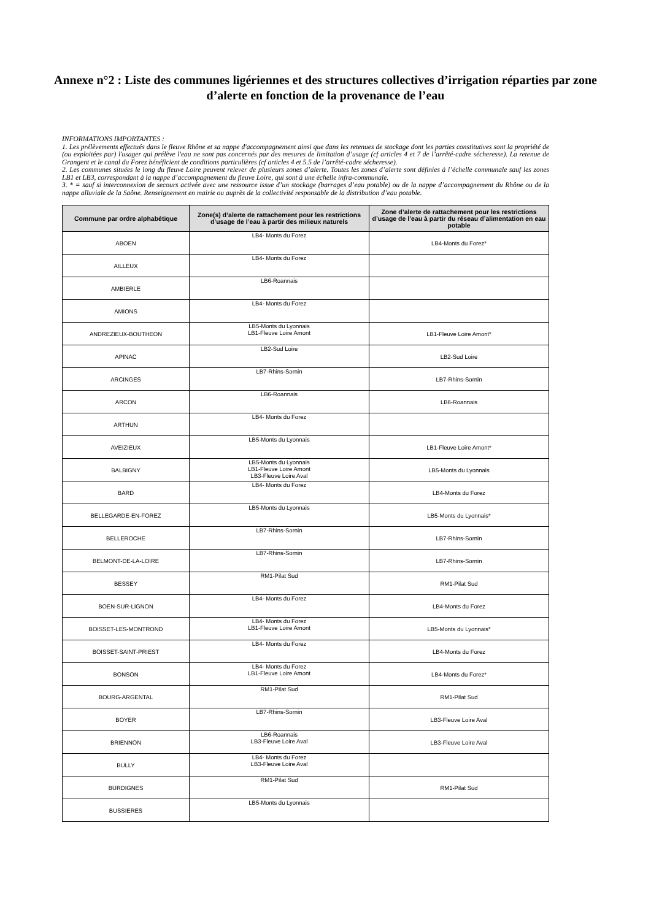Annexe n°2 : Liste des communes ligériennes et des structures collectives d’irrigation réparties par zone d’alerte en fonction de la provenance de l’eau
INFORMATIONS IMPORTANTES :
1. Les prélèvements effectués dans le fleuve Rhône et sa nappe d'accompagnement ainsi que dans les retenues de stockage dont les parties constitutives sont la propriété de (ou exploitées par) l'usager qui prélève l'eau ne sont pas concernés par des mesures de limitation d’usage (cf articles 4 et 7 de l’arrêté-cadre sécheresse). La retenue de Grangent et le canal du Forez bénéficient de conditions particulières (cf articles 4 et 5.5 de l’arrêté-cadre sécheresse).
2. Les communes situées le long du fleuve Loire peuvent relever de plusieurs zones d’alerte. Toutes les zones d’alerte sont définies à l’échelle communale sauf les zones LB1 et LB3, correspondant à la nappe d’accompagnement du fleuve Loire, qui sont à une échelle infra-communale.
3. * = sauf si interconnexion de secours activée avec une ressource issue d’un stockage (barrages d’eau potable) ou de la nappe d’accompagnement du Rhône ou de la nappe alluviale de la Saône. Renseignement en mairie ou auprès de la collectivité responsable de la distribution d’eau potable.
| Commune par ordre alphabétique | Zone(s) d’alerte de rattachement pour les restrictions d’usage de l’eau à partir des milieux naturels | Zone d’alerte de rattachement pour les restrictions d’usage de l’eau à partir du réseau d’alimentation en eau potable |
| --- | --- | --- |
| ABOEN | LB4- Monts du Forez | LB4-Monts du Forez* |
| AILLEUX | LB4- Monts du Forez | |
| AMBIERLE | LB6-Roannais | |
| AMIONS | LB4- Monts du Forez | |
| ANDREZIEUX-BOUTHEON | LB5-Monts du Lyonnais LB1-Fleuve Loire Amont | LB1-Fleuve Loire Amont* |
| APINAC | LB2-Sud Loire | LB2-Sud Loire |
| ARCINGES | LB7-Rhins-Sornin | LB7-Rhins-Sornin |
| ARCON | LB6-Roannais | LB6-Roannais |
| ARTHUN | LB4- Monts du Forez | |
| AVEIZIEUX | LB5-Monts du Lyonnais | LB1-Fleuve Loire Amont* |
| BALBIGNY | LB5-Monts du Lyonnais LB1-Fleuve Loire Amont LB3-Fleuve Loire Aval | LB5-Monts du Lyonnais |
| BARD | LB4- Monts du Forez | LB4-Monts du Forez |
| BELLEGARDE-EN-FOREZ | LB5-Monts du Lyonnais | LB5-Monts du Lyonnais* |
| BELLEROCHE | LB7-Rhins-Sornin | LB7-Rhins-Sornin |
| BELMONT-DE-LA-LOIRE | LB7-Rhins-Sornin | LB7-Rhins-Sornin |
| BESSEY | RM1-Pilat Sud | RM1-Pilat Sud |
| BOEN-SUR-LIGNON | LB4- Monts du Forez | LB4-Monts du Forez |
| BOISSET-LES-MONTROND | LB4- Monts du Forez LB1-Fleuve Loire Amont | LB5-Monts du Lyonnais* |
| BOISSET-SAINT-PRIEST | LB4- Monts du Forez | LB4-Monts du Forez |
| BONSON | LB4- Monts du Forez LB1-Fleuve Loire Amont | LB4-Monts du Forez* |
| BOURG-ARGENTAL | RM1-Pilat Sud | RM1-Pilat Sud |
| BOYER | LB7-Rhins-Sornin | LB3-Fleuve Loire Aval |
| BRIENNON | LB6-Roannais LB3-Fleuve Loire Aval | LB3-Fleuve Loire Aval |
| BULLY | LB4- Monts du Forez LB3-Fleuve Loire Aval | |
| BURDIGNES | RM1-Pilat Sud | RM1-Pilat Sud |
| BUSSIERES | LB5-Monts du Lyonnais | |